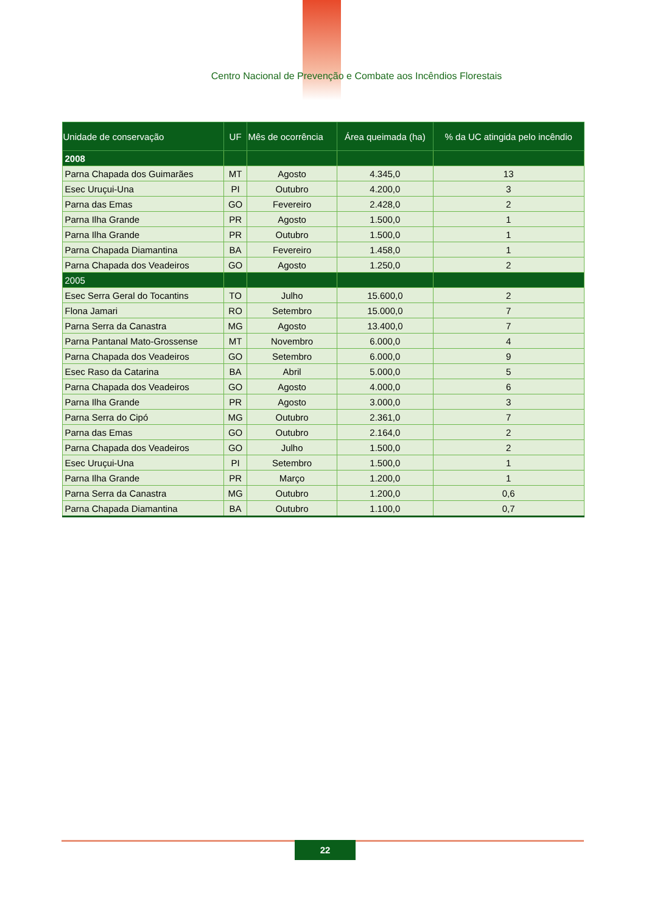Centro Nacional de Prevenção e Combate aos Incêndios Florestais
| Unidade de conservação | UF | Mês de ocorrência | Área queimada (ha) | % da UC atingida pelo incêndio |
| --- | --- | --- | --- | --- |
| 2008 | | | | |
| Parna Chapada dos Guimarães | MT | Agosto | 4.345,0 | 13 |
| Esec Uruçui-Una | PI | Outubro | 4.200,0 | 3 |
| Parna das Emas | GO | Fevereiro | 2.428,0 | 2 |
| Parna Ilha Grande | PR | Agosto | 1.500,0 | 1 |
| Parna Ilha Grande | PR | Outubro | 1.500,0 | 1 |
| Parna Chapada Diamantina | BA | Fevereiro | 1.458,0 | 1 |
| Parna Chapada dos Veadeiros | GO | Agosto | 1.250,0 | 2 |
| 2005 | | | | |
| Esec Serra Geral do Tocantins | TO | Julho | 15.600,0 | 2 |
| Flona Jamari | RO | Setembro | 15.000,0 | 7 |
| Parna Serra da Canastra | MG | Agosto | 13.400,0 | 7 |
| Parna Pantanal Mato-Grossense | MT | Novembro | 6.000,0 | 4 |
| Parna Chapada dos Veadeiros | GO | Setembro | 6.000,0 | 9 |
| Esec Raso da Catarina | BA | Abril | 5.000,0 | 5 |
| Parna Chapada dos Veadeiros | GO | Agosto | 4.000,0 | 6 |
| Parna Ilha Grande | PR | Agosto | 3.000,0 | 3 |
| Parna Serra do Cipó | MG | Outubro | 2.361,0 | 7 |
| Parna das Emas | GO | Outubro | 2.164,0 | 2 |
| Parna Chapada dos Veadeiros | GO | Julho | 1.500,0 | 2 |
| Esec Uruçui-Una | PI | Setembro | 1.500,0 | 1 |
| Parna Ilha Grande | PR | Março | 1.200,0 | 1 |
| Parna Serra da Canastra | MG | Outubro | 1.200,0 | 0,6 |
| Parna Chapada Diamantina | BA | Outubro | 1.100,0 | 0,7 |
22